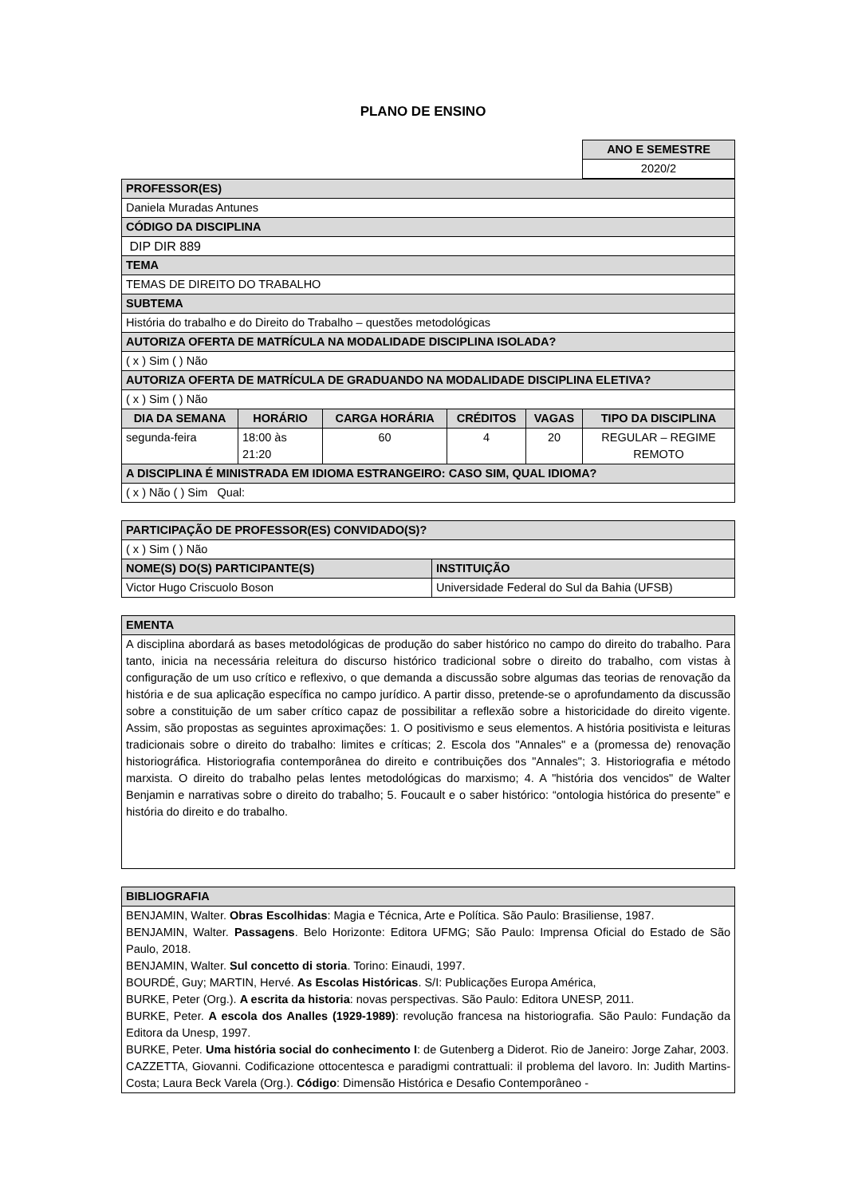PLANO DE ENSINO
| ANO E SEMESTRE |
| --- |
| 2020/2 |
| PROFESSOR(ES) | | | | | |
| --- | --- | --- | --- | --- | --- |
| Daniela Muradas Antunes | | | | | |
| CÓDIGO DA DISCIPLINA | | | | | |
| DIP DIR 889 | | | | | |
| TEMA | | | | | |
| TEMAS DE DIREITO DO TRABALHO | | | | | |
| SUBTEMA | | | | | |
| História do trabalho e do Direito do Trabalho – questões metodológicas | | | | | |
| AUTORIZA OFERTA DE MATRÍCULA NA MODALIDADE DISCIPLINA ISOLADA? | | | | | |
| ( x ) Sim ( ) Não | | | | | |
| AUTORIZA OFERTA DE MATRÍCULA DE GRADUANDO NA MODALIDADE DISCIPLINA ELETIVA? | | | | | |
| ( x ) Sim ( ) Não | | | | | |
| DIA DA SEMANA | HORÁRIO | CARGA HORÁRIA | CRÉDITOS | VAGAS | TIPO DA DISCIPLINA |
| segunda-feira | 18:00 às 21:20 | 60 | 4 | 20 | REGULAR – REGIME REMOTO |
| A DISCIPLINA É MINISTRADA EM IDIOMA ESTRANGEIRO: CASO SIM, QUAL IDIOMA? | | | | | |
| ( x ) Não ( ) Sim Qual: | | | | | |
| PARTICIPAÇÃO DE PROFESSOR(ES) CONVIDADO(S)? | |
| --- | --- |
| ( x ) Sim ( ) Não | |
| NOME(S) DO(S) PARTICIPANTE(S) | INSTITUIÇÃO |
| Victor Hugo Criscuolo Boson | Universidade Federal do Sul da Bahia (UFSB) |
| EMENTA |
| --- |
| A disciplina abordará as bases metodológicas de produção do saber histórico no campo do direito do trabalho. Para tanto, inicia na necessária releitura do discurso histórico tradicional sobre o direito do trabalho, com vistas à configuração de um uso crítico e reflexivo, o que demanda a discussão sobre algumas das teorias de renovação da história e de sua aplicação específica no campo jurídico. A partir disso, pretende-se o aprofundamento da discussão sobre a constituição de um saber crítico capaz de possibilitar a reflexão sobre a historicidade do direito vigente. Assim, são propostas as seguintes aproximações: 1. O positivismo e seus elementos. A história positivista e leituras tradicionais sobre o direito do trabalho: limites e críticas; 2. Escola dos "Annales" e a (promessa de) renovação historiográfica. Historiografia contemporânea do direito e contribuições dos "Annales"; 3. Historiografia e método marxista. O direito do trabalho pelas lentes metodológicas do marxismo; 4. A "história dos vencidos" de Walter Benjamin e narrativas sobre o direito do trabalho; 5. Foucault e o saber histórico: “ontologia histórica do presente" e história do direito e do trabalho. |
| BIBLIOGRAFIA |
| --- |
| BENJAMIN, Walter. Obras Escolhidas : Magia e Técnica, Arte e Política. São Paulo: Brasiliense, 1987. BENJAMIN, Walter. Passagens . Belo Horizonte: Editora UFMG; São Paulo: Imprensa Oficial do Estado de São Paulo, 2018. BENJAMIN, Walter. Sul concetto di storia . Torino: Einaudi, 1997. BOURDÉ, Guy; MARTIN, Hervé. As Escolas Históricas . S/I: Publicações Europa América, BURKE, Peter (Org.). A escrita da historia : novas perspectivas. São Paulo: Editora UNESP, 2011. BURKE, Peter. A escola dos Analles (1929-1989) : revolução francesa na historiografia. São Paulo: Fundação da Editora da Unesp, 1997. BURKE, Peter. Uma história social do conhecimento I : de Gutenberg a Diderot. Rio de Janeiro: Jorge Zahar, 2003. CAZZETTA, Giovanni. Codificazione ottocentesca e paradigmi contrattuali: il problema del lavoro. In: Judith Martins-Costa; Laura Beck Varela (Org.). Código : Dimensão Histórica e Desafio Contemporâneo - |